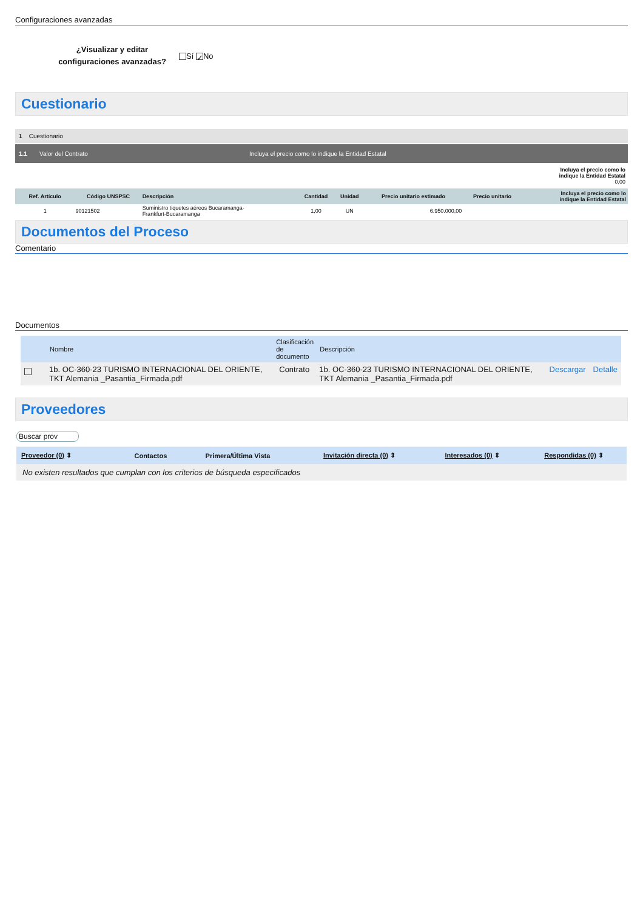Configuraciones avanzadas
¿Visualizar y editar configuraciones avanzadas?
Sí ✓ No
Cuestionario
1 Cuestionario
1.1 Valor del Contrato Incluya el precio como lo indique la Entidad Estatal
Incluya el precio como lo
indique la Entidad Estatal
0,00
| Ref. Artículo | Código UNSPSC | Descripción | Cantidad | Unidad | Precio unitario estimado | Precio unitario | Incluya el precio como lo indique la Entidad Estatal |
| --- | --- | --- | --- | --- | --- | --- | --- |
| 1 | 90121502 | Suministro tiquetes aéreos Bucaramanga- Frankfurt-Bucaramanga | 1,00 | UN | 6.950.000,00 | | |
Documentos del Proceso
Comentario
Documentos
| | Nombre | Clasificación de documento | Descripción | | |
| --- | --- | --- | --- | --- | --- |
| | 1b. OC-360-23 TURISMO INTERNACIONAL DEL ORIENTE, TKT Alemania _Pasantia_Firmada.pdf | Contrato | 1b. OC-360-23 TURISMO INTERNACIONAL DEL ORIENTE, TKT Alemania _Pasantia_Firmada.pdf | Descargar | Detalle |
Proveedores
Buscar prov
| Proveedor (0) ⇕ | Contactos | Primera/Última Vista | Invitación directa (0) ⇕ | Interesados (0) ⇕ | Respondidas (0) ⇕ |
| --- | --- | --- | --- | --- | --- |
| No existen resultados que cumplan con los criterios de búsqueda especificados | | | | | |